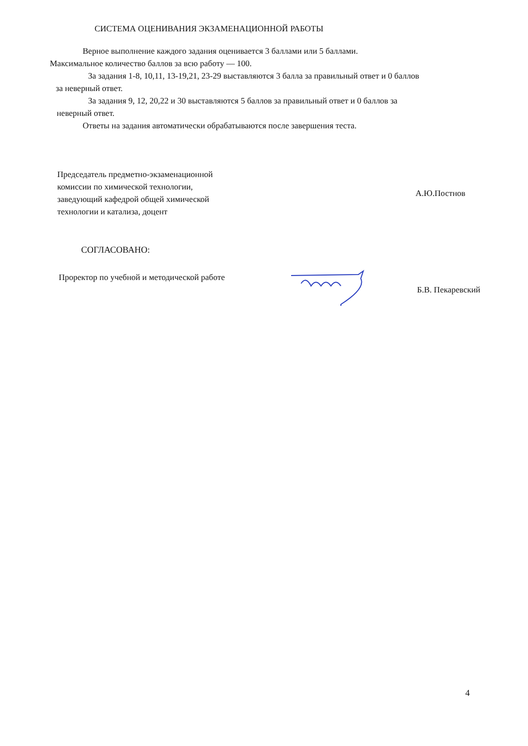СИСТЕМА ОЦЕНИВАНИЯ ЭКЗАМЕНАЦИОННОЙ РАБОТЫ
Верное выполнение каждого задания оценивается 3 баллами или 5 баллами.
Максимальное количество баллов за всю работу — 100.
За задания 1-8, 10,11, 13-19,21, 23-29 выставляются 3 балла за правильный ответ и 0 баллов
за неверный ответ.
За задания 9, 12, 20,22 и 30 выставляются 5 баллов за правильный ответ и 0 баллов за
неверный ответ.
Ответы на задания автоматически обрабатываются после завершения теста.
Председатель предметно-экзаменационной
комиссии по химической технологии,
заведующий кафедрой общей химической
технологии и катализа, доцент
А.Ю.Постнов
СОГЛАСОВАНО:
Проректор по учебной и методической работе
Б.В. Пекаревский
4